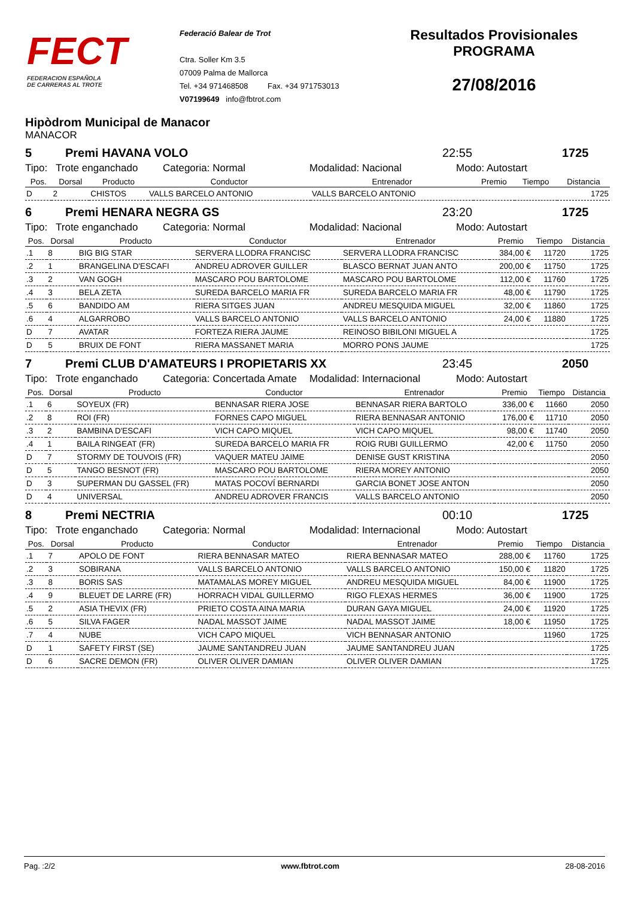FECT
FEDERACION ESPAÑOLA
DE CARRERAS AL TROTE
Federació Balear de Trot
Ctra. Soller Km 3.5
07009 Palma de Mallorca
Tel. +34 971468508 Fax. +34 971753013
V07199649 info@fbtrot.com
Resultados Provisionales
PROGRAMA
27/08/2016
Hipòdrom Municipal de Manacor
MANACOR
5 Premi HAVANA VOLO 22:55 1725
Tipo: Trote enganchado Categoria: Normal Modalidad: Nacional Modo: Autostart
| Pos. | Dorsal | Producto | Conductor | Entrenador | Premio | Tiempo | Distancia |
| --- | --- | --- | --- | --- | --- | --- | --- |
| D | 2 | CHISTOS | VALLS BARCELO ANTONIO | VALLS BARCELO ANTONIO | | | 1725 |
6 Premi HENARA NEGRA GS 23:20 1725
Tipo: Trote enganchado Categoria: Normal Modalidad: Nacional Modo: Autostart
| Pos. | Dorsal | Producto | Conductor | Entrenador | Premio | Tiempo | Distancia |
| --- | --- | --- | --- | --- | --- | --- | --- |
| .1 | 8 | BIG BIG STAR | SERVERA LLODRA FRANCISC | SERVERA LLODRA FRANCISC | 384,00 € | 11720 | 1725 |
| .2 | 1 | BRANGELINA D'ESCAFI | ANDREU ADROVER GUILLER | BLASCO BERNAT JUAN ANTO | 200,00 € | 11750 | 1725 |
| .3 | 2 | VAN GOGH | MASCARO POU BARTOLOME | MASCARO POU BARTOLOME | 112,00 € | 11760 | 1725 |
| .4 | 3 | BELA ZETA | SUREDA BARCELO MARIA FR | SUREDA BARCELO MARIA FR | 48,00 € | 11790 | 1725 |
| .5 | 6 | BANDIDO AM | RIERA SITGES JUAN | ANDREU MESQUIDA MIGUEL | 32,00 € | 11860 | 1725 |
| .6 | 4 | ALGARROBO | VALLS BARCELO ANTONIO | VALLS BARCELO ANTONIO | 24,00 € | 11880 | 1725 |
| D | 7 | AVATAR | FORTEZA RIERA JAUME | REINOSO BIBILONI MIGUEL A | | | 1725 |
| D | 5 | BRUIX DE FONT | RIERA MASSANET MARIA | MORRO PONS JAUME | | | 1725 |
7 Premi CLUB D'AMATEURS I PROPIETARIS XX 23:45 2050
Tipo: Trote enganchado Categoria: Concertada Amate Modalidad: Internacional Modo: Autostart
| Pos. | Dorsal | Producto | Conductor | Entrenador | Premio | Tiempo | Distancia |
| --- | --- | --- | --- | --- | --- | --- | --- |
| .1 | 6 | SOYEUX (FR) | BENNASAR RIERA JOSE | BENNASAR RIERA BARTOLO | 336,00 € | 11660 | 2050 |
| .2 | 8 | ROI (FR) | FORNES CAPO MIGUEL | RIERA BENNASAR ANTONIO | 176,00 € | 11710 | 2050 |
| .3 | 2 | BAMBINA D'ESCAFI | VICH CAPO MIQUEL | VICH CAPO MIQUEL | 98,00 € | 11740 | 2050 |
| .4 | 1 | BAILA RINGEAT (FR) | SUREDA BARCELO MARIA FR | ROIG RUBI GUILLERMO | 42,00 € | 11750 | 2050 |
| D | 7 | STORMY DE TOUVOIS (FR) | VAQUER MATEU JAIME | DENISE GUST KRISTINA | | | 2050 |
| D | 5 | TANGO BESNOT (FR) | MASCARO POU BARTOLOME | RIERA MOREY ANTONIO | | | 2050 |
| D | 3 | SUPERMAN DU GASSEL (FR) | MATAS POCOVÍ BERNARDI | GARCIA BONET JOSE ANTON | | | 2050 |
| D | 4 | UNIVERSAL | ANDREU ADROVER FRANCIS | VALLS BARCELO ANTONIO | | | 2050 |
8 Premi NECTRIA 00:10 1725
Tipo: Trote enganchado Categoria: Normal Modalidad: Internacional Modo: Autostart
| Pos. | Dorsal | Producto | Conductor | Entrenador | Premio | Tiempo | Distancia |
| --- | --- | --- | --- | --- | --- | --- | --- |
| .1 | 7 | APOLO DE FONT | RIERA BENNASAR MATEO | RIERA BENNASAR MATEO | 288,00 € | 11760 | 1725 |
| .2 | 3 | SOBIRANA | VALLS BARCELO ANTONIO | VALLS BARCELO ANTONIO | 150,00 € | 11820 | 1725 |
| .3 | 8 | BORIS SAS | MATAMALAS MOREY MIGUEL | ANDREU MESQUIDA MIGUEL | 84,00 € | 11900 | 1725 |
| .4 | 9 | BLEUET DE LARRE (FR) | HORRACH VIDAL GUILLERMO | RIGO FLEXAS HERMES | 36,00 € | 11900 | 1725 |
| .5 | 2 | ASIA THEVIX (FR) | PRIETO COSTA AINA MARIA | DURAN GAYA MIGUEL | 24,00 € | 11920 | 1725 |
| .6 | 5 | SILVA FAGER | NADAL MASSOT JAIME | NADAL MASSOT JAIME | 18,00 € | 11950 | 1725 |
| .7 | 4 | NUBE | VICH CAPO MIQUEL | VICH BENNASAR ANTONIO | | 11960 | 1725 |
| D | 1 | SAFETY FIRST (SE) | JAUME SANTANDREU JUAN | JAUME SANTANDREU JUAN | | | 1725 |
| D | 6 | SACRE DEMON (FR) | OLIVER OLIVER DAMIAN | OLIVER OLIVER DAMIAN | | | 1725 |
Pag. :2/2 www.fbtrot.com 28-08-2016